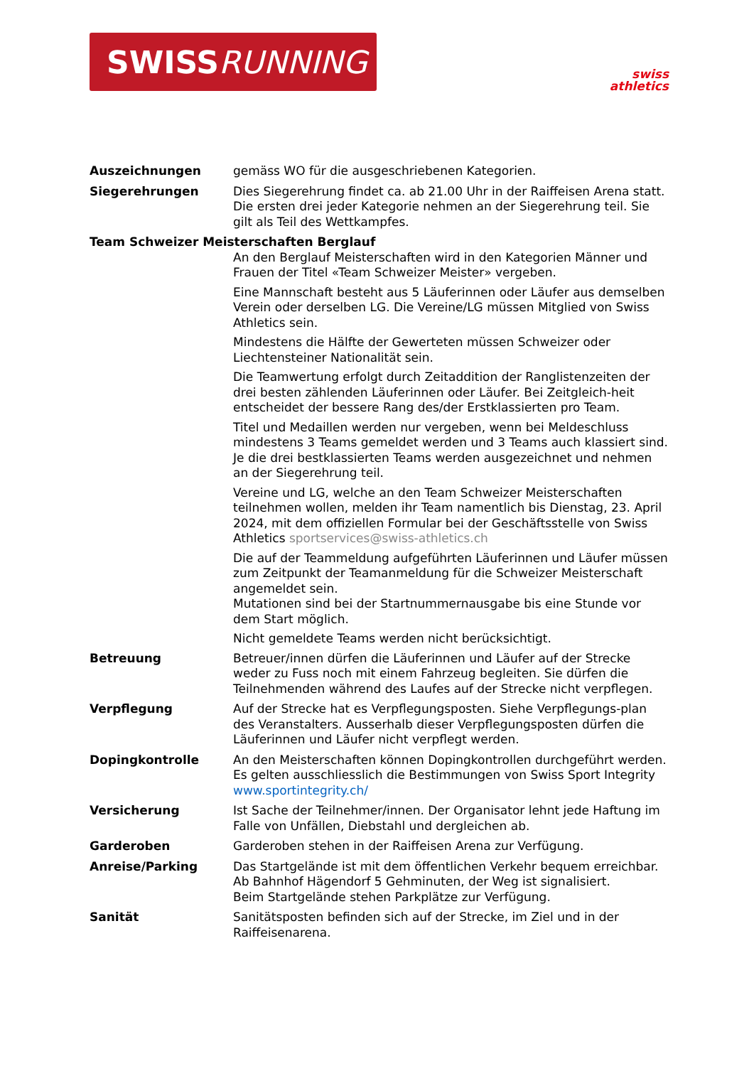SWISS RUNNING
swiss
athletics
Auszeichnungen gemäss WO für die ausgeschriebenen Kategorien.
Siegerehrungen Dies Siegerehrung findet ca. ab 21.00 Uhr in der Raiffeisen Arena statt. Die ersten drei jeder Kategorie nehmen an der Siegerehrung teil. Sie gilt als Teil des Wettkampfes.
Team Schweizer Meisterschaften Berglauf
An den Berglauf Meisterschaften wird in den Kategorien Männer und Frauen der Titel «Team Schweizer Meister» vergeben.
Eine Mannschaft besteht aus 5 Läuferinnen oder Läufer aus demselben Verein oder derselben LG. Die Vereine/LG müssen Mitglied von Swiss Athletics sein.
Mindestens die Hälfte der Gewerteten müssen Schweizer oder Liechtensteiner Nationalität sein.
Die Teamwertung erfolgt durch Zeitaddition der Ranglistenzeiten der drei besten zählenden Läuferinnen oder Läufer. Bei Zeitgleich-heit entscheidet der bessere Rang des/der Erstklassierten pro Team.
Titel und Medaillen werden nur vergeben, wenn bei Meldeschluss mindestens 3 Teams gemeldet werden und 3 Teams auch klassiert sind. Je die drei bestklassierten Teams werden ausgezeichnet und nehmen an der Siegerehrung teil.
Vereine und LG, welche an den Team Schweizer Meisterschaften teilnehmen wollen, melden ihr Team namentlich bis Dienstag, 23. April 2024, mit dem offiziellen Formular bei der Geschäftsstelle von Swiss Athletics sportservices@swiss-athletics.ch
Die auf der Teammeldung aufgeführten Läuferinnen und Läufer müssen zum Zeitpunkt der Teamanmeldung für die Schweizer Meisterschaft angemeldet sein.
Mutationen sind bei der Startnummernausgabe bis eine Stunde vor dem Start möglich.
Nicht gemeldete Teams werden nicht berücksichtigt.
Betreuung Betreuer/innen dürfen die Läuferinnen und Läufer auf der Strecke weder zu Fuss noch mit einem Fahrzeug begleiten. Sie dürfen die Teilnehmenden während des Laufes auf der Strecke nicht verpflegen.
Verpflegung Auf der Strecke hat es Verpflegungsposten. Siehe Verpflegungs-plan des Veranstalters. Ausserhalb dieser Verpflegungsposten dürfen die Läuferinnen und Läufer nicht verpflegt werden.
Dopingkontrolle An den Meisterschaften können Dopingkontrollen durchgeführt werden. Es gelten ausschliesslich die Bestimmungen von Swiss Sport Integrity www.sportintegrity.ch/
Versicherung Ist Sache der Teilnehmer/innen. Der Organisator lehnt jede Haftung im Falle von Unfällen, Diebstahl und dergleichen ab.
Garderoben Garderoben stehen in der Raiffeisen Arena zur Verfügung.
Anreise/Parking Das Startgelände ist mit dem öffentlichen Verkehr bequem erreichbar. Ab Bahnhof Hägendorf 5 Gehminuten, der Weg ist signalisiert.
Beim Startgelände stehen Parkplätze zur Verfügung.
Sanität Sanitätsposten befinden sich auf der Strecke, im Ziel und in der Raiffeisenarena.